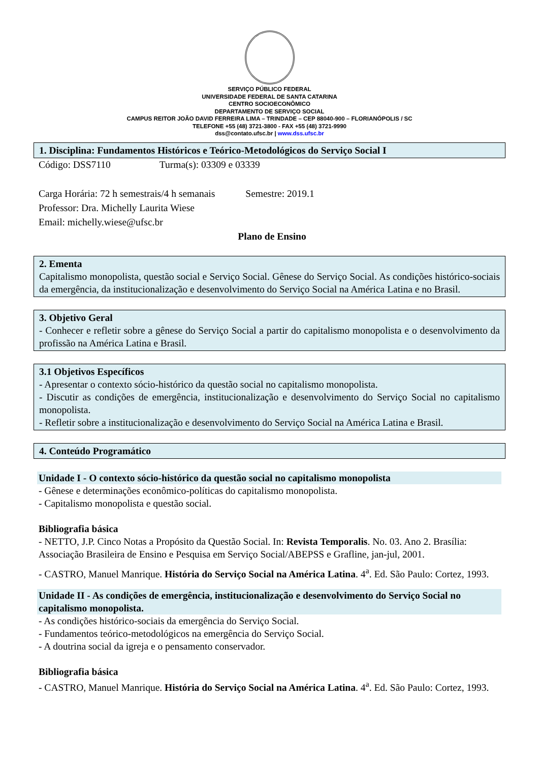SERVIÇO PÚBLICO FEDERAL
UNIVERSIDADE FEDERAL DE SANTA CATARINA
CENTRO SOCIOECONÔMICO
DEPARTAMENTO DE SERVIÇO SOCIAL
CAMPUS REITOR JOÃO DAVID FERREIRA LIMA – TRINDADE – CEP 88040-900 – FLORIANÓPOLIS / SC
TELEFONE +55 (48) 3721-3800 - FAX +55 (48) 3721-9990
dss@contato.ufsc.br | www.dss.ufsc.br
1. Disciplina: Fundamentos Históricos e Teórico-Metodológicos do Serviço Social I
Código: DSS7110 Turma(s): 03309 e 03339
Carga Horária: 72 h semestrais/4 h semanais Semestre: 2019.1
Professor: Dra. Michelly Laurita Wiese
Email: michelly.wiese@ufsc.br
Plano de Ensino
2. Ementa
Capitalismo monopolista, questão social e Serviço Social. Gênese do Serviço Social. As condições histórico-sociais da emergência, da institucionalização e desenvolvimento do Serviço Social na América Latina e no Brasil.
3. Objetivo Geral
- Conhecer e refletir sobre a gênese do Serviço Social a partir do capitalismo monopolista e o desenvolvimento da profissão na América Latina e Brasil.
3.1 Objetivos Específicos
- Apresentar o contexto sócio-histórico da questão social no capitalismo monopolista.
- Discutir as condições de emergência, institucionalização e desenvolvimento do Serviço Social no capitalismo monopolista.
- Refletir sobre a institucionalização e desenvolvimento do Serviço Social na América Latina e Brasil.
4. Conteúdo Programático
Unidade I - O contexto sócio-histórico da questão social no capitalismo monopolista
- Gênese e determinações econômico-políticas do capitalismo monopolista.
- Capitalismo monopolista e questão social.
Bibliografia básica
- NETTO, J.P. Cinco Notas a Propósito da Questão Social. In: Revista Temporalis. No. 03. Ano 2. Brasília: Associação Brasileira de Ensino e Pesquisa em Serviço Social/ABEPSS e Grafline, jan-jul, 2001.
- CASTRO, Manuel Manrique. História do Serviço Social na América Latina. 4<sup>a</sup>. Ed. São Paulo: Cortez, 1993.
Unidade II - As condições de emergência, institucionalização e desenvolvimento do Serviço Social no capitalismo monopolista.
- As condições histórico-sociais da emergência do Serviço Social.
- Fundamentos teórico-metodológicos na emergência do Serviço Social.
- A doutrina social da igreja e o pensamento conservador.
Bibliografia básica
- CASTRO, Manuel Manrique. História do Serviço Social na América Latina. 4<sup>a</sup>. Ed. São Paulo: Cortez, 1993.